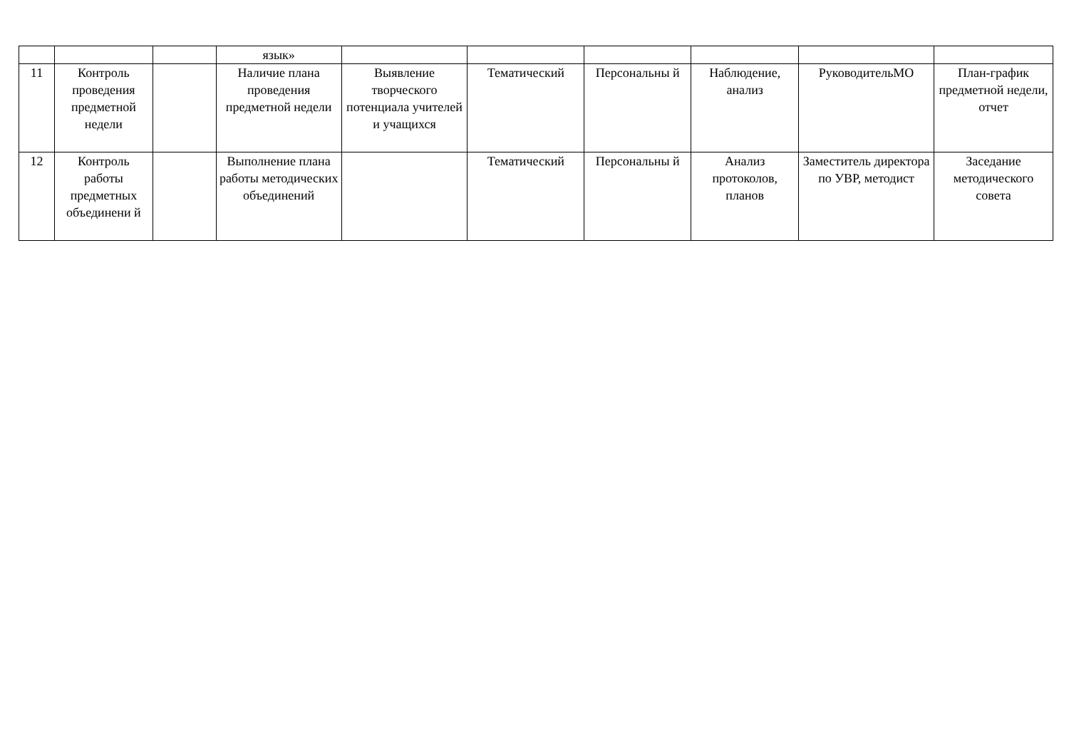| | | | язык» | | | | | | |
| 11 | Контроль проведения предметной недели | | Наличие плана проведения предметной недели | Выявление творческого потенциала учителей и учащихся | Тематический | Персональны й | Наблюдение, анализ | РуководительМО | План-график предметной недели, отчет |
| 12 | Контроль работы предметных объединени й | | Выполнение плана работы методических объединений | | Тематический | Персональны й | Анализ протоколов, планов | Заместитель директора по УВР, методист | Заседание методического совета |